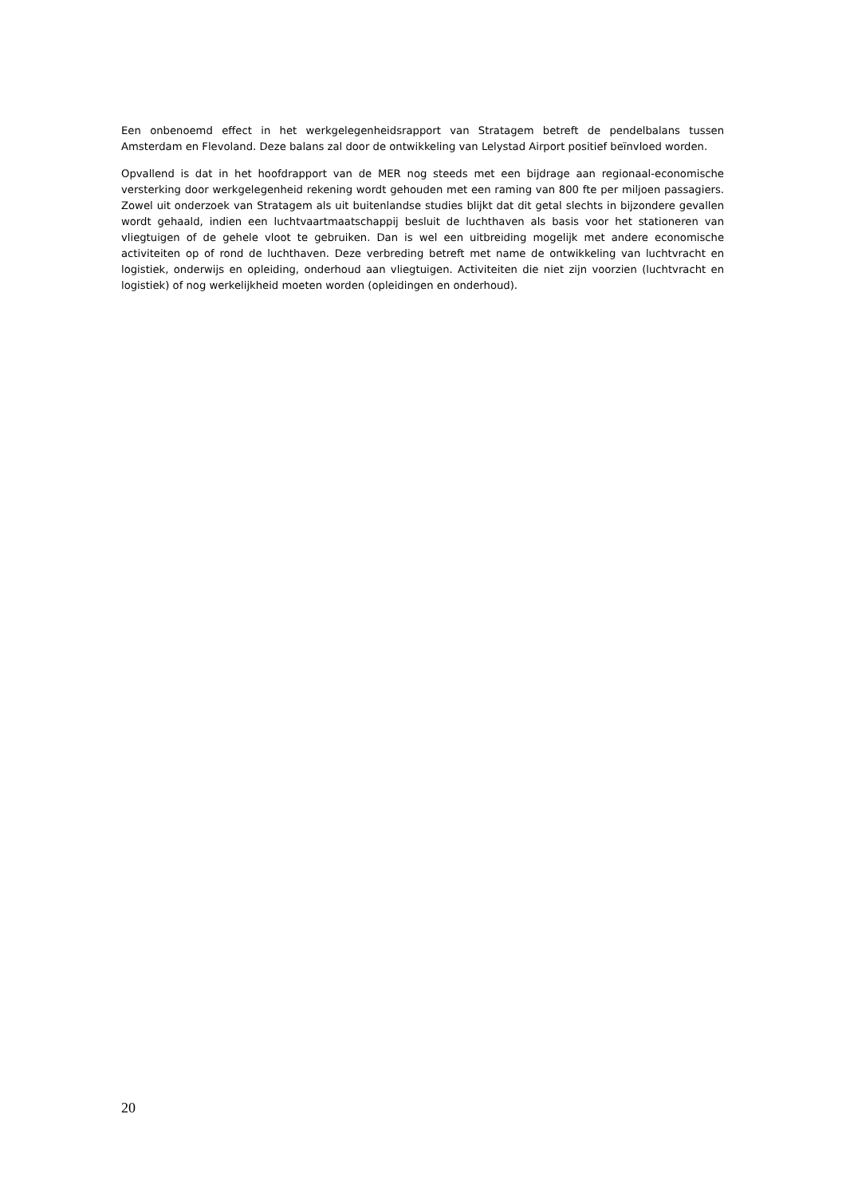Een onbenoemd effect in het werkgelegenheidsrapport van Stratagem betreft de pendelbalans tussen Amsterdam en Flevoland. Deze balans zal door de ontwikkeling van Lelystad Airport positief beïnvloed worden.
Opvallend is dat in het hoofdrapport van de MER nog steeds met een bijdrage aan regionaal-economische versterking door werkgelegenheid rekening wordt gehouden met een raming van 800 fte per miljoen passagiers. Zowel uit onderzoek van Stratagem als uit buitenlandse studies blijkt dat dit getal slechts in bijzondere gevallen wordt gehaald, indien een luchtvaartmaatschappij besluit de luchthaven als basis voor het stationeren van vliegtuigen of de gehele vloot te gebruiken. Dan is wel een uitbreiding mogelijk met andere economische activiteiten op of rond de luchthaven. Deze verbreding betreft met name de ontwikkeling van luchtvracht en logistiek, onderwijs en opleiding, onderhoud aan vliegtuigen. Activiteiten die niet zijn voorzien (luchtvracht en logistiek) of nog werkelijkheid moeten worden (opleidingen en onderhoud).
20